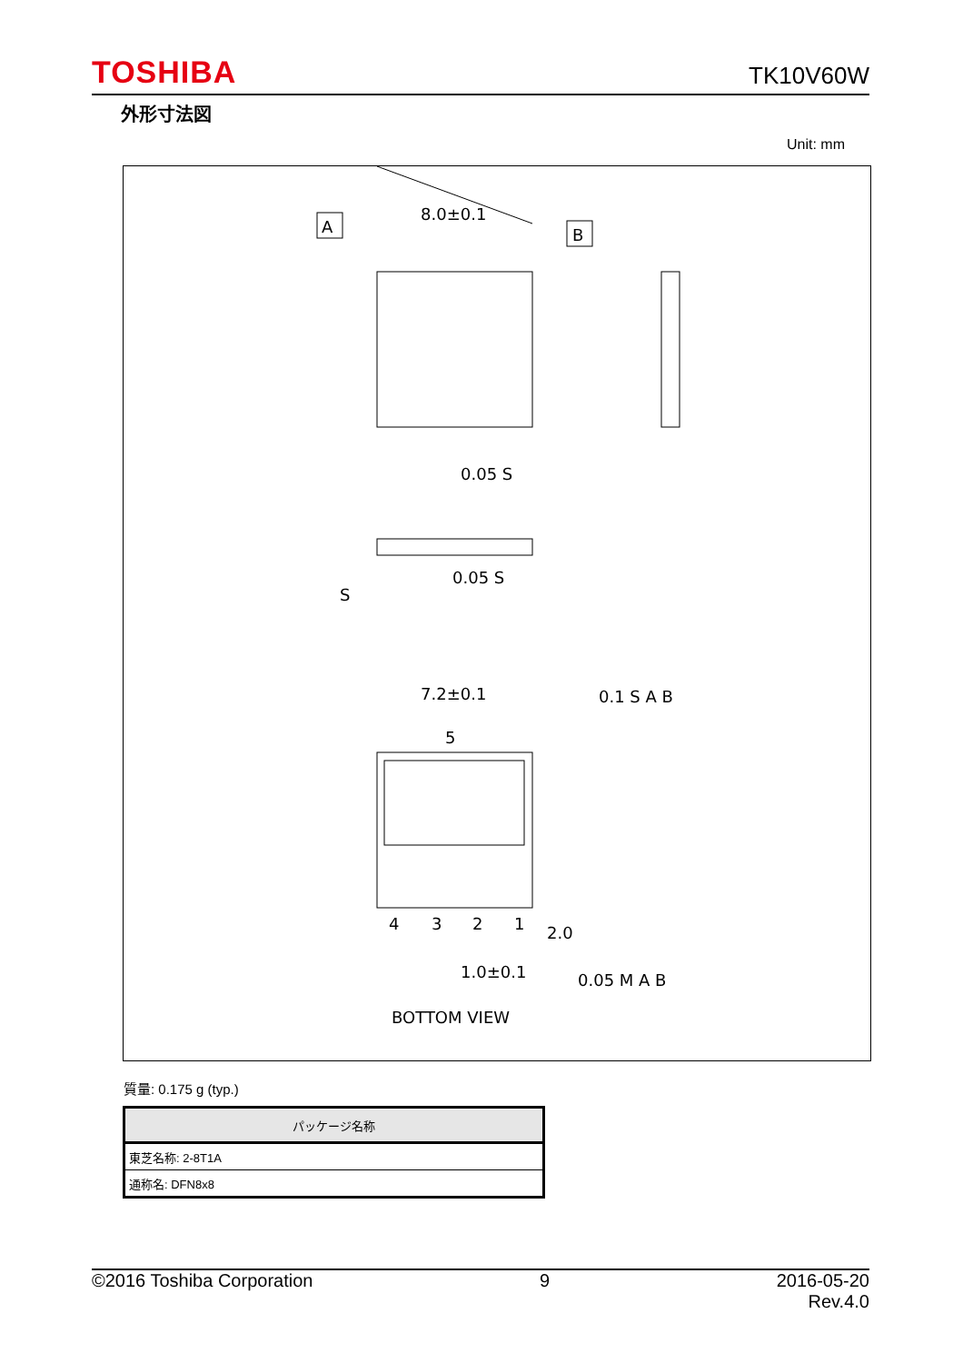TOSHIBA TK10V60W
外形寸法図
Unit: mm
A
B
8.0±0.1
7.2±0.1
5
4
3
2
1
2.0
1.0±0.1
0.05 S
0.05 S
S
0.1 S A B
0.05 M A B
BOTTOM VIEW
質量: 0.175 g (typ.)
| パッケージ名称 |
| --- |
| 東芝名称: 2-8T1A |
| 通称名: DFN8x8 |
©2016 Toshiba Corporation 9 2016-05-20
Rev.4.0